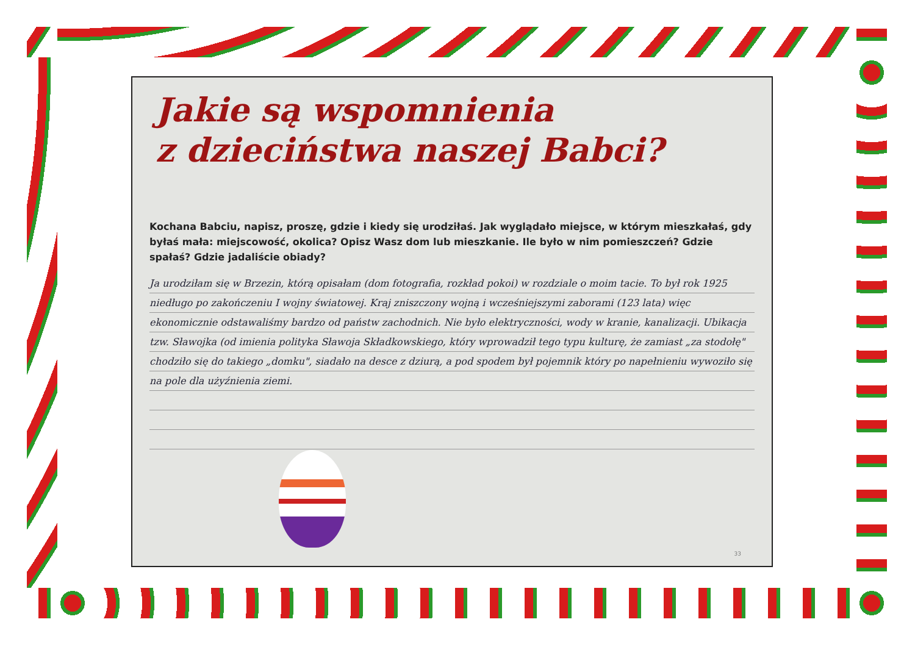Jakie są wspomnienia
z dzieciństwa naszej Babci?
Kochana Babciu, napisz, proszę, gdzie i kiedy się urodziłaś. Jak wyglądało miejsce, w którym mieszkałaś, gdy byłaś mała: miejscowość, okolica? Opisz Wasz dom lub mieszkanie. Ile było w nim pomieszczeń? Gdzie spałaś? Gdzie jadaliście obiady?
Ja urodziłam się w Brzezin, którą opisałam (dom fotografia, rozkład pokoi) w rozdziale o moim tacie. To był rok 1925 niedługo po zakończeniu I wojny światowej. Kraj zniszczony wojną i wcześniejszymi zaborami (123 lata) więc ekonomicznie odstawaliśmy bardzo od państw zachodnich. Nie było elektryczności, wody w kranie, kanalizacji. Ubikacja tzw. Sławojka (od imienia polityka Sławoja Składkowskiego, który wprowadził tego typu kulturę, że zamiast „za stodołę" chodziło się do takiego „domku", siadało na desce z dziurą, a pod spodem był pojemnik który po napełnieniu wywoziło się na pole dla użyźnienia ziemi.
33